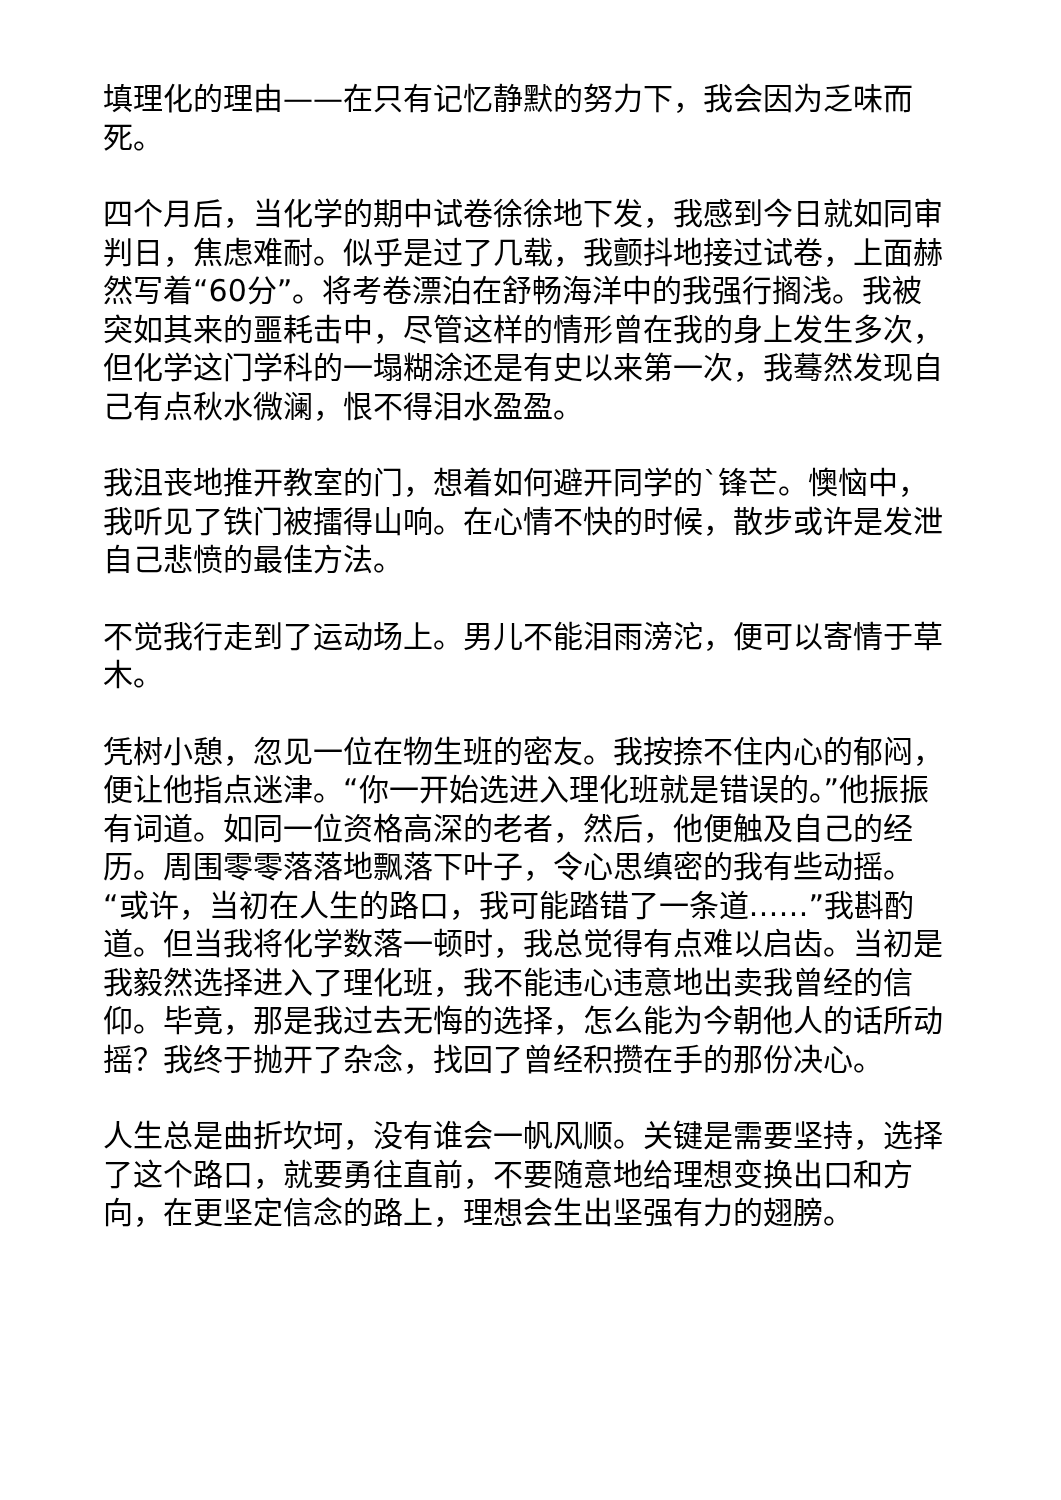填理化的理由——在只有记忆静默的努力下，我会因为乏味而死。
四个月后，当化学的期中试卷徐徐地下发，我感到今日就如同审判日，焦虑难耐。似乎是过了几载，我颤抖地接过试卷，上面赫然写着“60分”。将考卷漂泊在舒畅海洋中的我强行搁浅。我被突如其来的噩耗击中，尽管这样的情形曾在我的身上发生多次，但化学这门学科的一塌糊涂还是有史以来第一次，我蓦然发现自己有点秋水微澜，恨不得泪水盈盈。
我沮丧地推开教室的门，想着如何避开同学的`锋芒。懊恼中，我听见了铁门被擂得山响。在心情不快的时候，散步或许是发泄自己悲愤的最佳方法。
不觉我行走到了运动场上。男儿不能泪雨滂沱，便可以寄情于草木。
凭树小憩，忽见一位在物生班的密友。我按捺不住内心的郁闷，便让他指点迷津。“你一开始选进入理化班就是错误的。”他振振有词道。如同一位资格高深的老者，然后，他便触及自己的经历。周围零零落落地飘落下叶子，令心思缜密的我有些动摇。“或许，当初在人生的路口，我可能踏错了一条道……”我斟酌道。但当我将化学数落一顿时，我总觉得有点难以启齿。当初是我毅然选择进入了理化班，我不能违心违意地出卖我曾经的信仰。毕竟，那是我过去无悔的选择，怎么能为今朝他人的话所动摇？我终于抛开了杂念，找回了曾经积攒在手的那份决心。
人生总是曲折坎坷，没有谁会一帆风顺。关键是需要坚持，选择了这个路口，就要勇往直前，不要随意地给理想变换出口和方向，在更坚定信念的路上，理想会生出坚强有力的翅膀。